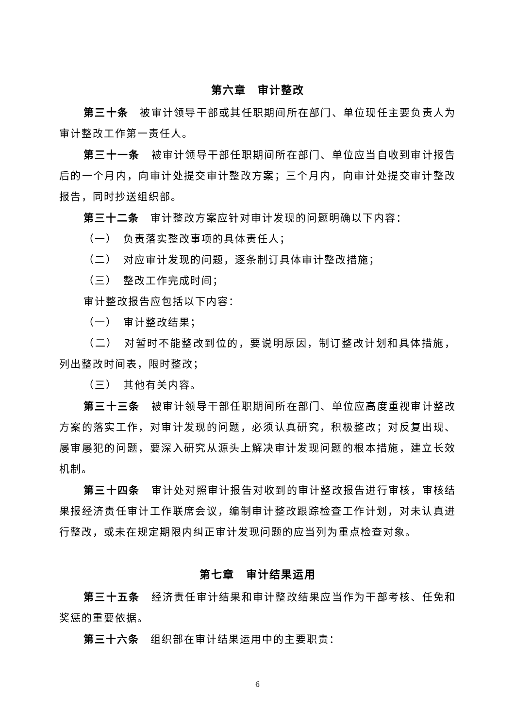第六章　审计整改
第三十条　被审计领导干部或其任职期间所在部门、单位现任主要负责人为审计整改工作第一责任人。
第三十一条　被审计领导干部任职期间所在部门、单位应当自收到审计报告后的一个月内，向审计处提交审计整改方案；三个月内，向审计处提交审计整改报告，同时抄送组织部。
第三十二条　审计整改方案应针对审计发现的问题明确以下内容：
（一）　负责落实整改事项的具体责任人；
（二）　对应审计发现的问题，逐条制订具体审计整改措施；
（三）　整改工作完成时间；
审计整改报告应包括以下内容：
（一）　审计整改结果；
（二）　对暂时不能整改到位的，要说明原因，制订整改计划和具体措施，列出整改时间表，限时整改；
（三）　其他有关内容。
第三十三条　被审计领导干部任职期间所在部门、单位应高度重视审计整改方案的落实工作，对审计发现的问题，必须认真研究，积极整改；对反复出现、屡审屡犯的问题，要深入研究从源头上解决审计发现问题的根本措施，建立长效机制。
第三十四条　审计处对照审计报告对收到的审计整改报告进行审核，审核结果报经济责任审计工作联席会议，编制审计整改跟踪检查工作计划，对未认真进行整改，或未在规定期限内纠正审计发现问题的应当列为重点检查对象。
第七章　审计结果运用
第三十五条　经济责任审计结果和审计整改结果应当作为干部考核、任免和奖惩的重要依据。
第三十六条　组织部在审计结果运用中的主要职责：
6